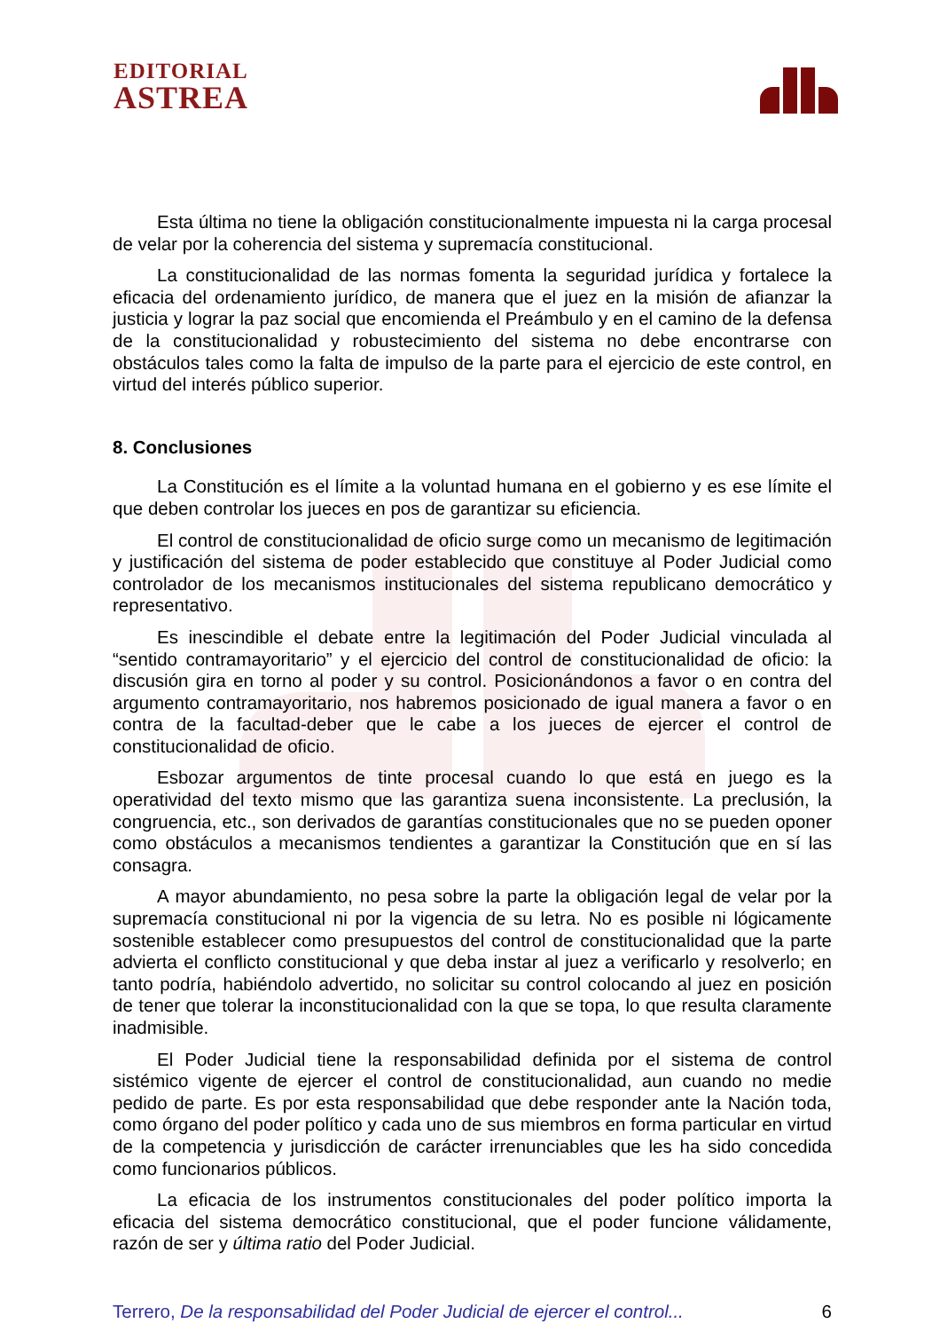EDITORIAL
ASTREA
Esta última no tiene la obligación constitucionalmente impuesta ni la carga procesal de velar por la coherencia del sistema y supremacía constitucional.
La constitucionalidad de las normas fomenta la seguridad jurídica y fortalece la eficacia del ordenamiento jurídico, de manera que el juez en la misión de afianzar la justicia y lograr la paz social que encomienda el Preámbulo y en el camino de la defensa de la constitucionalidad y robustecimiento del sistema no debe encontrarse con obstáculos tales como la falta de impulso de la parte para el ejercicio de este control, en virtud del interés público superior.
8. Conclusiones
La Constitución es el límite a la voluntad humana en el gobierno y es ese límite el que deben controlar los jueces en pos de garantizar su eficiencia.
El control de constitucionalidad de oficio surge como un mecanismo de legitimación y justificación del sistema de poder establecido que constituye al Poder Judicial como controlador de los mecanismos institucionales del sistema republicano democrático y representativo.
Es inescindible el debate entre la legitimación del Poder Judicial vinculada al “sentido contramayoritario” y el ejercicio del control de constitucionalidad de oficio: la discusión gira en torno al poder y su control. Posicionándonos a favor o en contra del argumento contramayoritario, nos habremos posicionado de igual manera a favor o en contra de la facultad-deber que le cabe a los jueces de ejercer el control de constitucionalidad de oficio.
Esbozar argumentos de tinte procesal cuando lo que está en juego es la operatividad del texto mismo que las garantiza suena inconsistente. La preclusión, la congruencia, etc., son derivados de garantías constitucionales que no se pueden oponer como obstáculos a mecanismos tendientes a garantizar la Constitución que en sí las consagra.
A mayor abundamiento, no pesa sobre la parte la obligación legal de velar por la supremacía constitucional ni por la vigencia de su letra. No es posible ni lógicamente sostenible establecer como presupuestos del control de constitucionalidad que la parte advierta el conflicto constitucional y que deba instar al juez a verificarlo y resolverlo; en tanto podría, habiéndolo advertido, no solicitar su control colocando al juez en posición de tener que tolerar la inconstitucionalidad con la que se topa, lo que resulta claramente inadmisible.
El Poder Judicial tiene la responsabilidad definida por el sistema de control sistémico vigente de ejercer el control de constitucionalidad, aun cuando no medie pedido de parte. Es por esta responsabilidad que debe responder ante la Nación toda, como órgano del poder político y cada uno de sus miembros en forma particular en virtud de la competencia y jurisdicción de carácter irrenunciables que les ha sido concedida como funcionarios públicos.
La eficacia de los instrumentos constitucionales del poder político importa la eficacia del sistema democrático constitucional, que el poder funcione válidamente, razón de ser y última ratio del Poder Judicial.
Terrero, De la responsabilidad del Poder Judicial de ejercer el control... 6